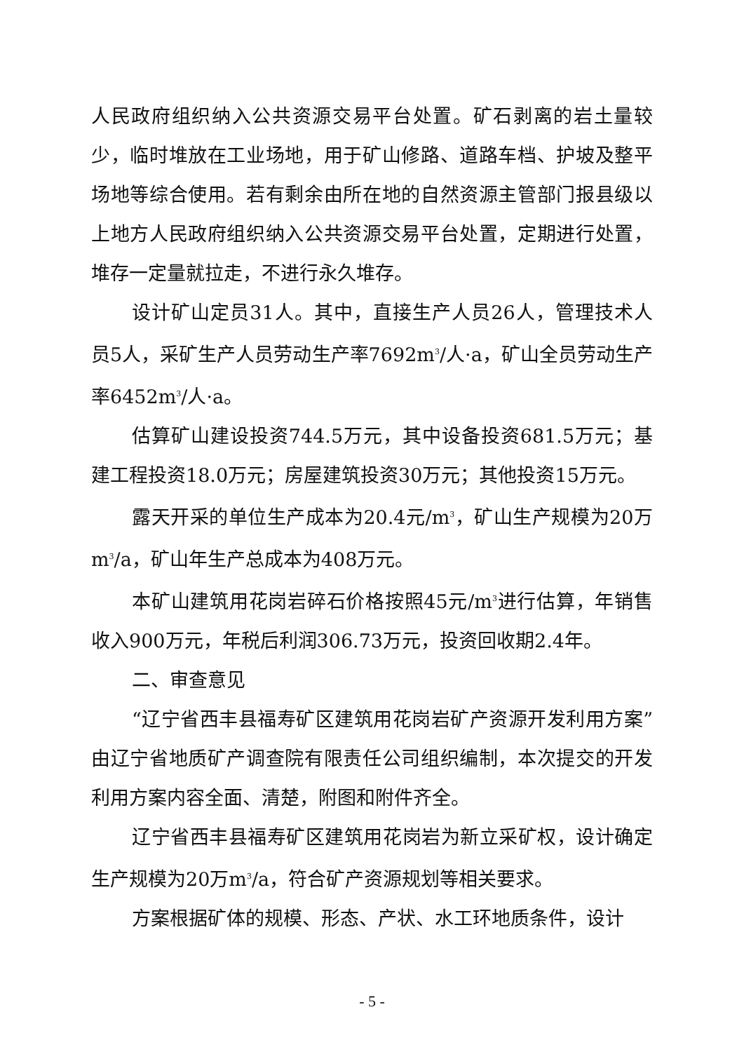人民政府组织纳入公共资源交易平台处置。矿石剥离的岩土量较少，临时堆放在工业场地，用于矿山修路、道路车档、护坡及整平场地等综合使用。若有剩余由所在地的自然资源主管部门报县级以上地方人民政府组织纳入公共资源交易平台处置，定期进行处置，堆存一定量就拉走，不进行永久堆存。
设计矿山定员31人。其中，直接生产人员26人，管理技术人员5人，采矿生产人员劳动生产率7692m<sup>3</sup>/人·a，矿山全员劳动生产率6452m<sup>3</sup>/人·a。
估算矿山建设投资744.5万元，其中设备投资681.5万元；基建工程投资18.0万元；房屋建筑投资30万元；其他投资15万元。
露天开采的单位生产成本为20.4元/m<sup>3</sup>，矿山生产规模为20万m<sup>3</sup>/a，矿山年生产总成本为408万元。
本矿山建筑用花岗岩碎石价格按照45元/m<sup>3</sup>进行估算，年销售收入900万元，年税后利润306.73万元，投资回收期2.4年。
二、审查意见
“辽宁省西丰县福寿矿区建筑用花岗岩矿产资源开发利用方案”由辽宁省地质矿产调查院有限责任公司组织编制，本次提交的开发利用方案内容全面、清楚，附图和附件齐全。
辽宁省西丰县福寿矿区建筑用花岗岩为新立采矿权，设计确定生产规模为20万m<sup>3</sup>/a，符合矿产资源规划等相关要求。
方案根据矿体的规模、形态、产状、水工环地质条件，设计
- 5 -